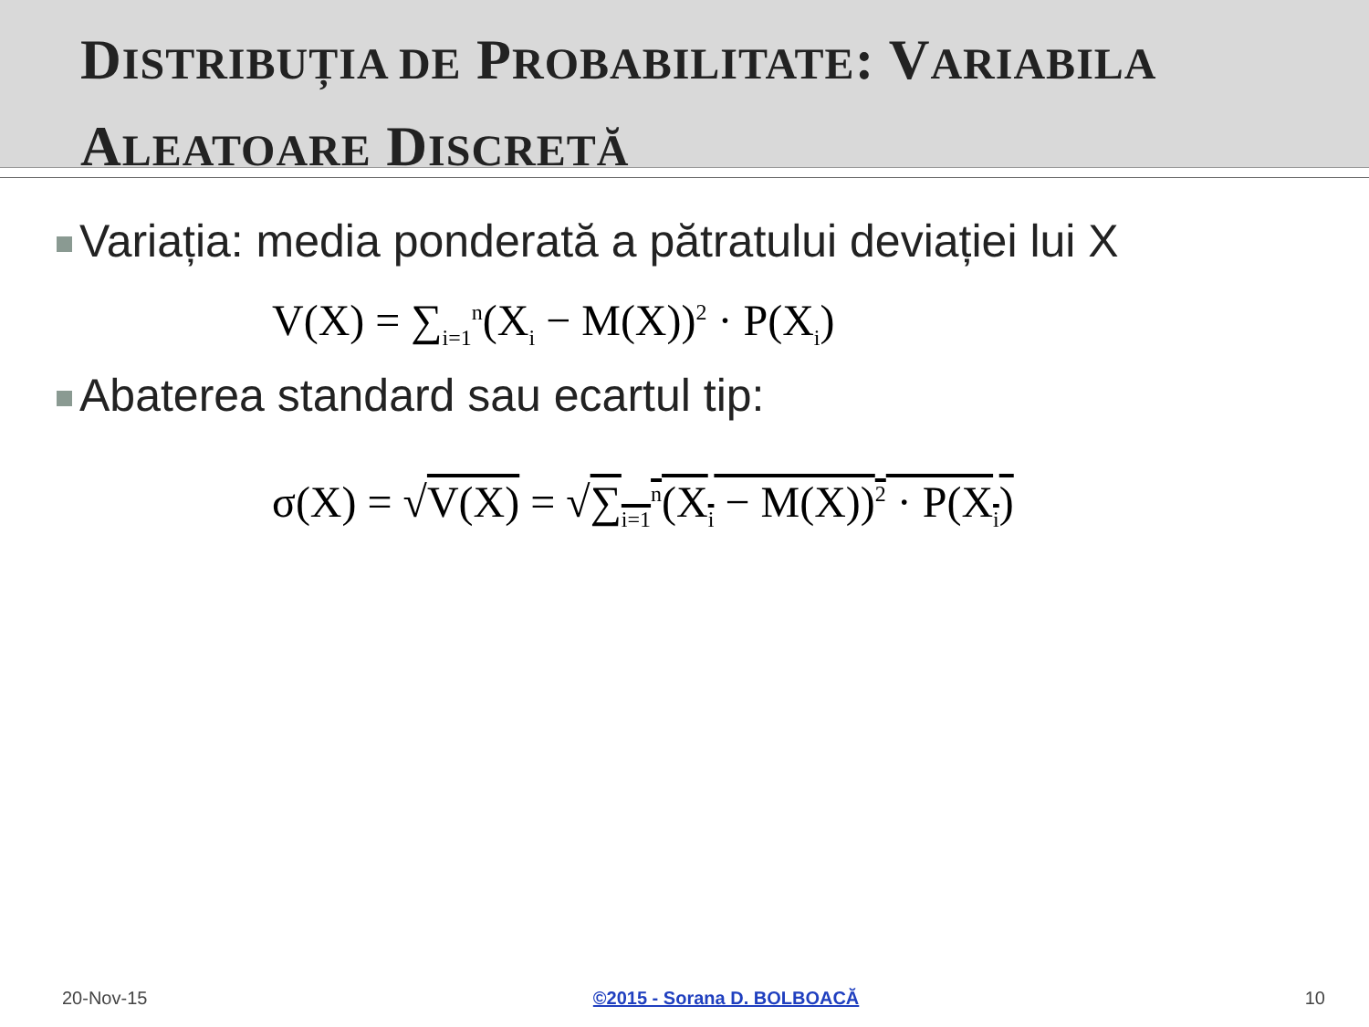DISTRIBUȚIA DE PROBABILITATE: VARIABILA
ALEATOARE DISCRETĂ
Variația: media ponderată a pătratului deviației lui X
V(X) = ∑<sub>i=1</sub><sup>n</sup>(X<sub>i</sub> − M(X))<sup>2</sup> · P(X<sub>i</sub>)
Abaterea standard sau ecartul tip:
σ(X) = √V(X) = √∑<sub>i=1</sub><sup>n</sup>(X<sub>i</sub> − M(X))<sup>2</sup> · P(X<sub>i</sub>)
20-Nov-15 ©2015 - Sorana D. BOLBOACĂ 10